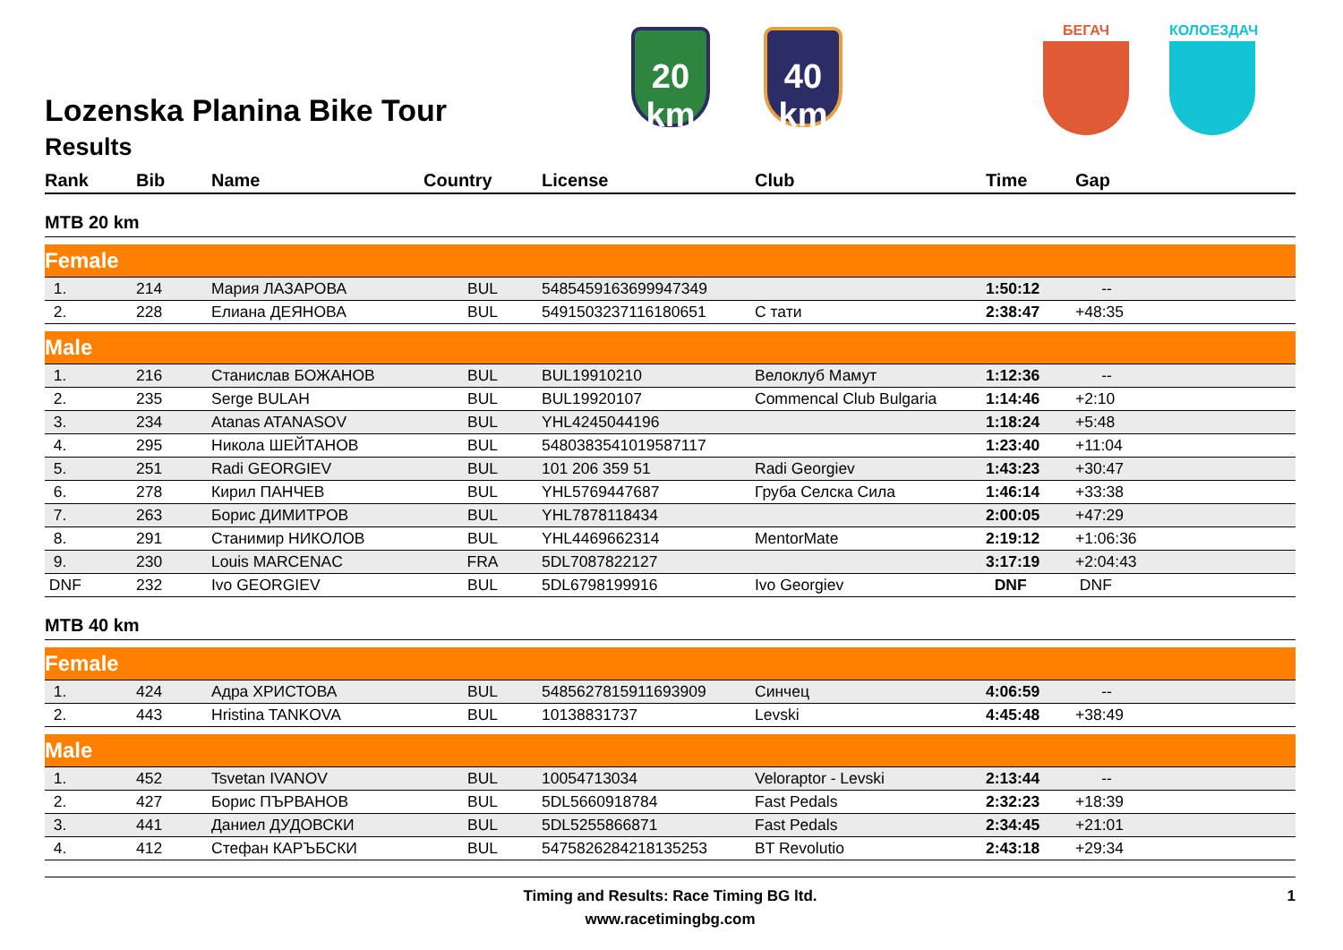20
km
40
km
БЕГАЧ КОЛОЕЗДАЧ
Lozenska Planina Bike Tour
Results
| Rank | Bib | Name | Country | License | Club | Time | Gap |
| --- | --- | --- | --- | --- | --- | --- | --- |
| MTB 20 km | | | | | | | |
| Female | | | | | | | |
| 1. | 214 | Мария ЛАЗАРОВА | BUL | 5485459163699947349 | | 1:50:12 | -- |
| 2. | 228 | Елиана ДЕЯНОВА | BUL | 5491503237116180651 | С тати | 2:38:47 | +48:35 |
| Male | | | | | | | |
| 1. | 216 | Станислав БОЖАНОВ | BUL | BUL19910210 | Велоклуб Мамут | 1:12:36 | -- |
| 2. | 235 | Serge BULAH | BUL | BUL19920107 | Commencal Club Bulgaria | 1:14:46 | +2:10 |
| 3. | 234 | Atanas ATANASOV | BUL | YHL4245044196 | | 1:18:24 | +5:48 |
| 4. | 295 | Никола ШЕЙТАНОВ | BUL | 5480383541019587117 | | 1:23:40 | +11:04 |
| 5. | 251 | Radi GEORGIEV | BUL | 101 206 359 51 | Radi Georgiev | 1:43:23 | +30:47 |
| 6. | 278 | Кирил ПАНЧЕВ | BUL | YHL5769447687 | Груба Селска Сила | 1:46:14 | +33:38 |
| 7. | 263 | Борис ДИМИТРОВ | BUL | YHL7878118434 | | 2:00:05 | +47:29 |
| 8. | 291 | Станимир НИКОЛОВ | BUL | YHL4469662314 | MentorMate | 2:19:12 | +1:06:36 |
| 9. | 230 | Louis MARCENAC | FRA | 5DL7087822127 | | 3:17:19 | +2:04:43 |
| DNF | 232 | Ivo GEORGIEV | BUL | 5DL6798199916 | Ivo Georgiev | DNF | DNF |
| MTB 40 km | | | | | | | |
| Female | | | | | | | |
| 1. | 424 | Адра ХРИСТОВА | BUL | 5485627815911693909 | Синчец | 4:06:59 | -- |
| 2. | 443 | Hristina TANKOVA | BUL | 10138831737 | Levski | 4:45:48 | +38:49 |
| Male | | | | | | | |
| 1. | 452 | Tsvetan IVANOV | BUL | 10054713034 | Veloraptor - Levski | 2:13:44 | -- |
| 2. | 427 | Борис ПЪРВАНОВ | BUL | 5DL5660918784 | Fast Pedals | 2:32:23 | +18:39 |
| 3. | 441 | Даниел ДУДОВСКИ | BUL | 5DL5255866871 | Fast Pedals | 2:34:45 | +21:01 |
| 4. | 412 | Стефан КАРЪБСКИ | BUL | 5475826284218135253 | BT Revolutio | 2:43:18 | +29:34 |
Timing and Results: Race Timing BG ltd.
www.racetimingbg.com
1